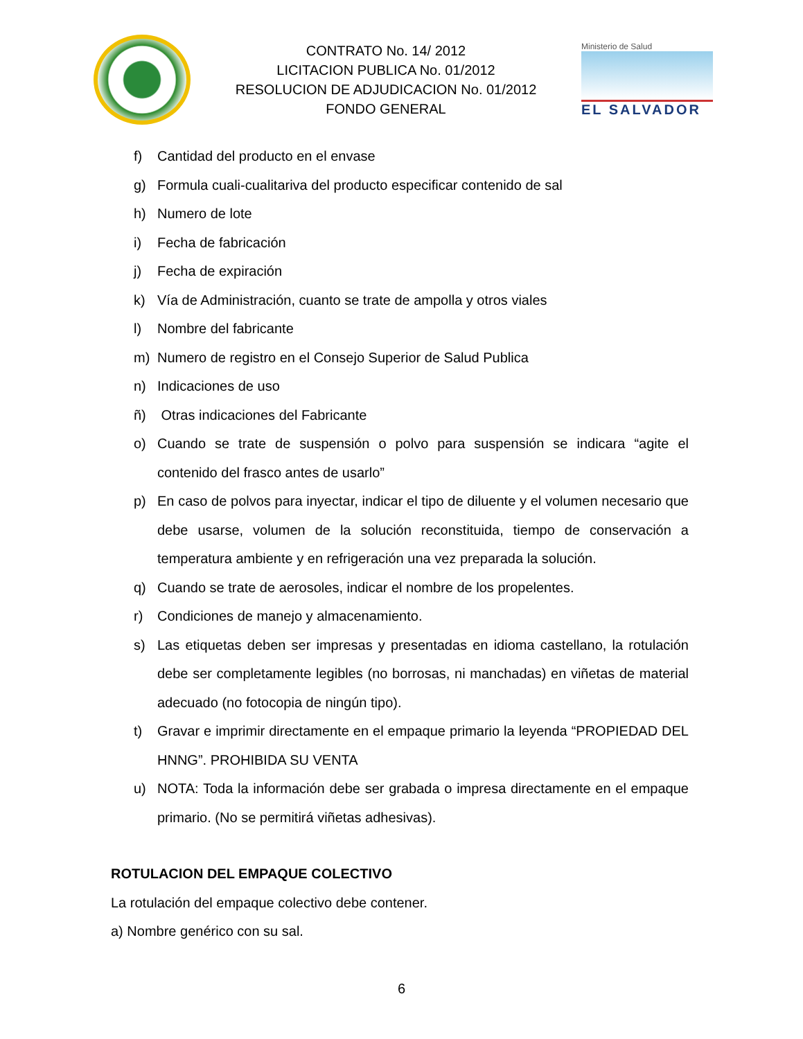CONTRATO No. 14/ 2012
LICITACION PUBLICA No. 01/2012
RESOLUCION DE ADJUDICACION No. 01/2012
FONDO GENERAL
Ministerio de Salud
EL SALVADOR
f) Cantidad del producto en el envase
g) Formula cuali-cualitariva del producto especificar contenido de sal
h) Numero de lote
i) Fecha de fabricación
j) Fecha de expiración
k) Vía de Administración, cuanto se trate de ampolla y otros viales
l) Nombre del fabricante
m) Numero de registro en el Consejo Superior de Salud Publica
n) Indicaciones de uso
ñ) Otras indicaciones del Fabricante
o) Cuando se trate de suspensión o polvo para suspensión se indicara “agite el contenido del frasco antes de usarlo”
p) En caso de polvos para inyectar, indicar el tipo de diluente y el volumen necesario que debe usarse, volumen de la solución reconstituida, tiempo de conservación a temperatura ambiente y en refrigeración una vez preparada la solución.
q) Cuando se trate de aerosoles, indicar el nombre de los propelentes.
r) Condiciones de manejo y almacenamiento.
s) Las etiquetas deben ser impresas y presentadas en idioma castellano, la rotulación debe ser completamente legibles (no borrosas, ni manchadas) en viñetas de material adecuado (no fotocopia de ningún tipo).
t) Gravar e imprimir directamente en el empaque primario la leyenda “PROPIEDAD DEL HNNG”. PROHIBIDA SU VENTA
u) NOTA: Toda la información debe ser grabada o impresa directamente en el empaque primario. (No se permitirá viñetas adhesivas).
ROTULACION DEL EMPAQUE COLECTIVO
La rotulación del empaque colectivo debe contener.
a) Nombre genérico con su sal.
6